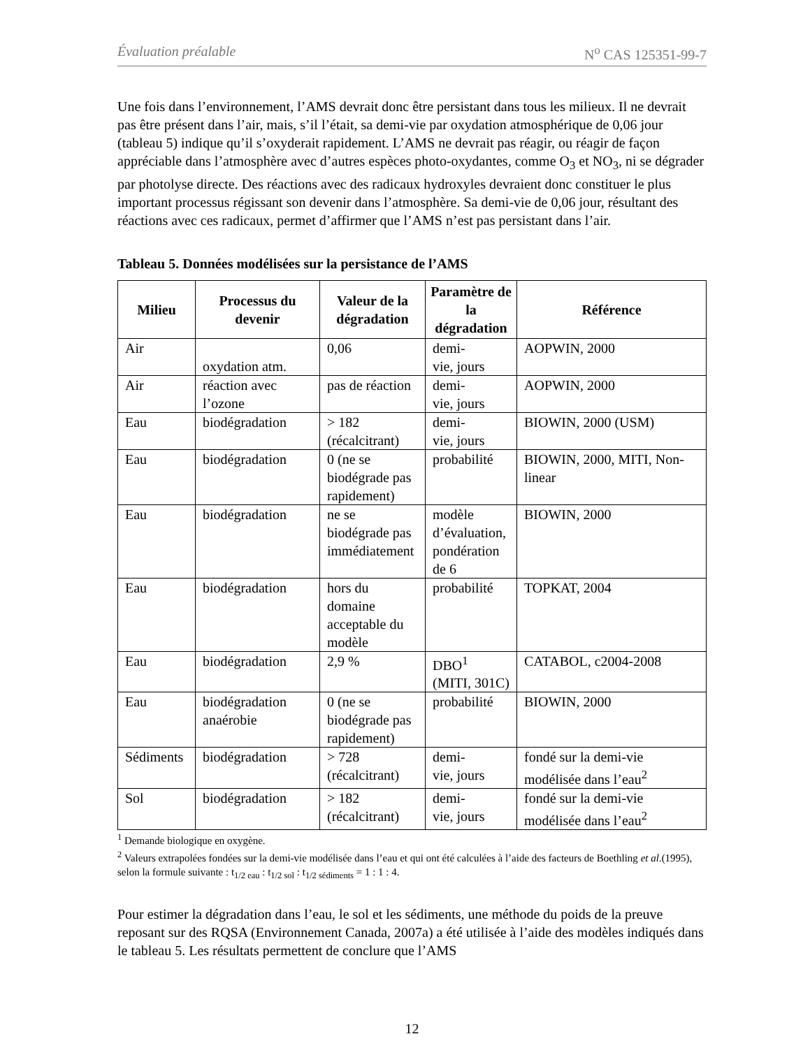Évaluation préalable N<sup>o</sup> CAS 125351-99-7
Une fois dans l’environnement, l’AMS devrait donc être persistant dans tous les milieux. Il ne devrait pas être présent dans l’air, mais, s’il l’était, sa demi-vie par oxydation atmosphérique de 0,06 jour (tableau 5) indique qu’il s’oxyderait rapidement. L’AMS ne devrait pas réagir, ou réagir de façon appréciable dans l’atmosphère avec d’autres espèces photo-oxydantes, comme O<sub>3</sub> et NO<sub>3</sub>, ni se dégrader par photolyse directe. Des réactions avec des radicaux hydroxyles devraient donc constituer le plus important processus régissant son devenir dans l’atmosphère. Sa demi-vie de 0,06 jour, résultant des réactions avec ces radicaux, permet d’affirmer que l’AMS n’est pas persistant dans l’air.
Tableau 5. Données modélisées sur la persistance de l’AMS
| Milieu | Processus du devenir | Valeur de la dégradation | Paramètre de la dégradation | Référence |
| --- | --- | --- | --- | --- |
| Air | oxydation atm. | 0,06 | demi- vie, jours | AOPWIN, 2000 |
| Air | réaction avec l’ozone | pas de réaction | demi- vie, jours | AOPWIN, 2000 |
| Eau | biodégradation | > 182 (récalcitrant) | demi- vie, jours | BIOWIN, 2000 (USM) |
| Eau | biodégradation | 0 (ne se biodégrade pas rapidement) | probabilité | BIOWIN, 2000, MITI, Non-linear |
| Eau | biodégradation | ne se biodégrade pas immédiatement | modèle d’évaluation, pondération de 6 | BIOWIN, 2000 |
| Eau | biodégradation | hors du domaine acceptable du modèle | probabilité | TOPKAT, 2004 |
| Eau | biodégradation | 2,9 % | DBO<sup>1</sup> (MITI, 301C) | CATABOL, c2004-2008 |
| Eau | biodégradation anaérobie | 0 (ne se biodégrade pas rapidement) | probabilité | BIOWIN, 2000 |
| Sédiments | biodégradation | > 728 (récalcitrant) | demi- vie, jours | fondé sur la demi-vie modélisée dans l’eau<sup>2</sup> |
| Sol | biodégradation | > 182 (récalcitrant) | demi- vie, jours | fondé sur la demi-vie modélisée dans l’eau<sup>2</sup> |
<sup>1</sup> Demande biologique en oxygène.
<sup>2</sup> Valeurs extrapolées fondées sur la demi-vie modélisée dans l’eau et qui ont été calculées à l’aide des facteurs de Boethling et al.(1995), selon la formule suivante : t<sub>1/2 eau</sub> : t<sub>1/2 sol</sub> : t<sub>1/2 sédiments</sub> = 1 : 1 : 4.
Pour estimer la dégradation dans l’eau, le sol et les sédiments, une méthode du poids de la preuve reposant sur des RQSA (Environnement Canada, 2007a) a été utilisée à l’aide des modèles indiqués dans le tableau 5. Les résultats permettent de conclure que l’AMS
12